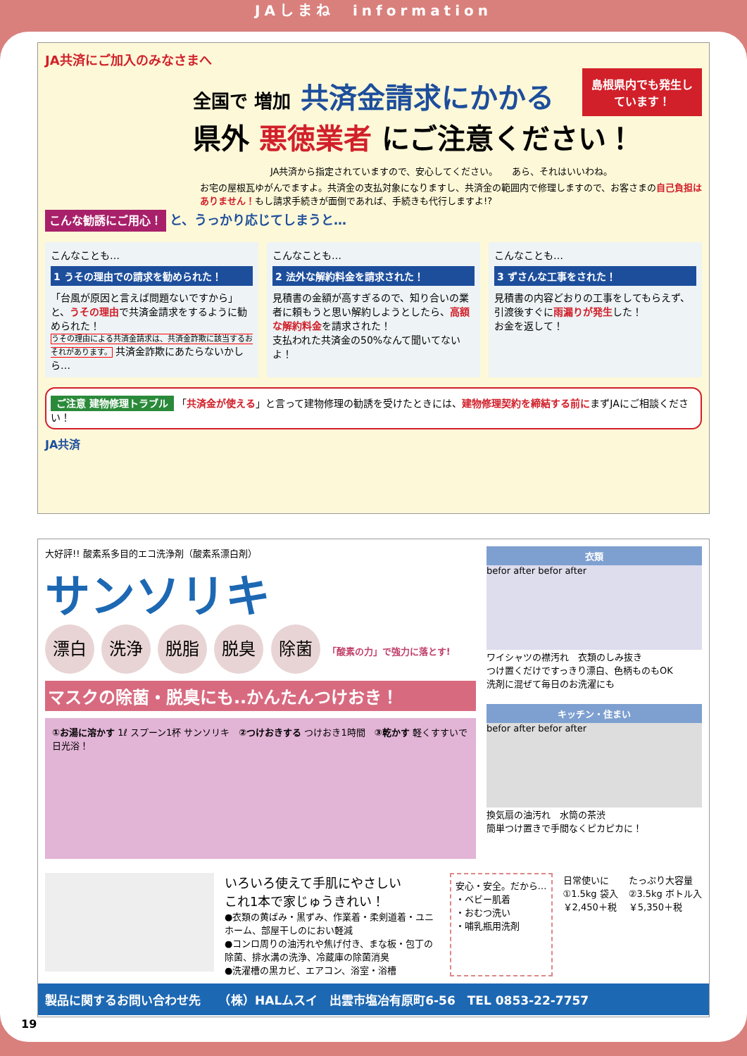JAしまね　information
JA共済にご加入のみなさまへ
島根県内でも発生しています！
全国で 増加 共済金請求にかかる
県外 悪徳業者 にご注意ください！
JA共済から指定されていますので、安心してください。　　あら、それはいいわね。
お宅の屋根瓦ゆがんでますよ。共済金の支払対象になりますし、共済金の範囲内で修理しますので、お客さまの自己負担はありません！もし請求手続きが面倒であれば、手続きも代行しますよ!?
こんな勧誘にご用心！ と、うっかり応じてしまうと…
こんなことも…
1 うその理由での請求を勧められた！
「台風が原因と言えば問題ないですから」と、うその理由で共済金請求をするように勧められた！
うその理由による共済金請求は、共済金詐欺に該当するおそれがあります。 共済金詐欺にあたらないかしら…
こんなことも…
2 法外な解約料金を請求された！
見積書の金額が高すぎるので、知り合いの業者に頼もうと思い解約しようとしたら、高額な解約料金を請求された！
支払われた共済金の50%なんて聞いてないよ！
こんなことも…
3 ずさんな工事をされた！
見積書の内容どおりの工事をしてもらえず、引渡後すぐに雨漏りが発生した！
お金を返して！
ご注意 建物修理トラブル 「共済金が使える」と言って建物修理の勧誘を受けたときには、建物修理契約を締結する前にまずJAにご相談ください！
JA共済
大好評!! 酸素系多目的エコ洗浄剤（酸素系漂白剤）
サンソリキ
漂白 洗浄 脱脂 脱臭 除菌 「酸素の力」で強力に落とす!
マスクの除菌・脱臭にも..かんたんつけおき！
①お湯に溶かす 1ℓ スプーン1杯 サンソリキ　②つけおきする つけおき1時間　③乾かす 軽くすすいで日光浴！
衣類
befor after befor after
ワイシャツの襟汚れ　衣類のしみ抜き
つけ置くだけですっきり漂白、色柄ものもOK
洗剤に混ぜて毎日のお洗濯にも
キッチン・住まい
befor after befor after
換気扇の油汚れ　水筒の茶渋
簡単つけ置きで手間なくピカピカに！
いろいろ使えて手肌にやさしい
これ1本で家じゅうきれい！
●衣類の黄ばみ・黒ずみ、作業着・柔剣道着・ユニホーム、部屋干しのにおい軽減
●コンロ周りの油汚れや焦げ付き、まな板・包丁の除菌、排水溝の洗浄、冷蔵庫の除菌消臭
●洗濯槽の黒カビ、エアコン、浴室・浴槽
安心・安全。だから…
・ベビー肌着
・おむつ洗い
・哺乳瓶用洗剤
日常使いに
①1.5kg 袋入
￥2,450＋税
たっぷり大容量
②3.5kg ボトル入
￥5,350＋税
製品に関するお問い合わせ先　　（株）HALムスイ　出雲市塩冶有原町6-56　TEL 0853-22-7757
19